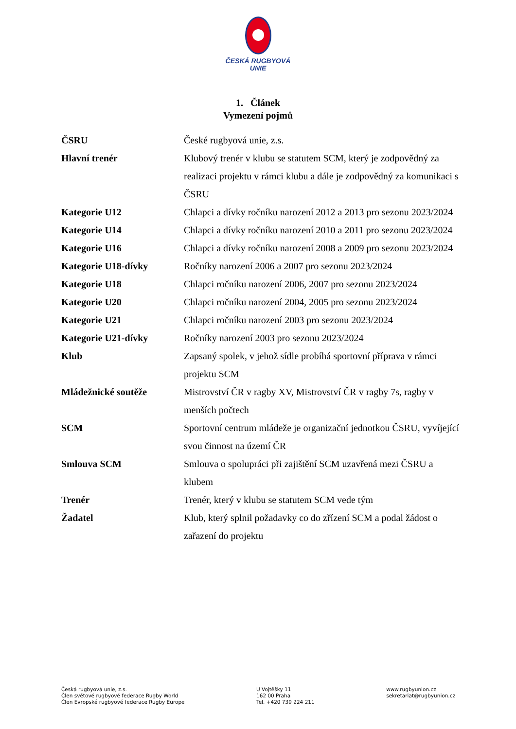ČESKÁ RUGBYOVÁ
UNIE
1. Článek
Vymezení pojmů
| ČSRU | České rugbyová unie, z.s. |
| Hlavní trenér | Klubový trenér v klubu se statutem SCM, který je zodpovědný za realizaci projektu v rámci klubu a dále je zodpovědný za komunikaci s ČSRU |
| Kategorie U12 | Chlapci a dívky ročníku narození 2012 a 2013 pro sezonu 2023/2024 |
| Kategorie U14 | Chlapci a dívky ročníku narození 2010 a 2011 pro sezonu 2023/2024 |
| Kategorie U16 | Chlapci a dívky ročníku narození 2008 a 2009 pro sezonu 2023/2024 |
| Kategorie U18-dívky | Ročníky narození 2006 a 2007 pro sezonu 2023/2024 |
| Kategorie U18 | Chlapci ročníku narození 2006, 2007 pro sezonu 2023/2024 |
| Kategorie U20 | Chlapci ročníku narození 2004, 2005 pro sezonu 2023/2024 |
| Kategorie U21 | Chlapci ročníku narození 2003 pro sezonu 2023/2024 |
| Kategorie U21-dívky | Ročníky narození 2003 pro sezonu 2023/2024 |
| Klub | Zapsaný spolek, v jehož sídle probíhá sportovní příprava v rámci projektu SCM |
| Mládežnické soutěže | Mistrovství ČR v ragby XV, Mistrovství ČR v ragby 7s, ragby v menších počtech |
| SCM | Sportovní centrum mládeže je organizační jednotkou ČSRU, vyvíjející svou činnost na území ČR |
| Smlouva SCM | Smlouva o spolupráci při zajištění SCM uzavřená mezi ČSRU a klubem |
| Trenér | Trenér, který v klubu se statutem SCM vede tým |
| Žadatel | Klub, který splnil požadavky co do zřízení SCM a podal žádost o zařazení do projektu |
Česká rugbyová unie, z.s.
Člen světové rugbyové federace Rugby World
Člen Evropské rugbyové federace Rugby Europe
U Vojtěšky 11
162 00 Praha
Tel. +420 739 224 211
www.rugbyunion.cz
sekretariat@rugbyunion.cz